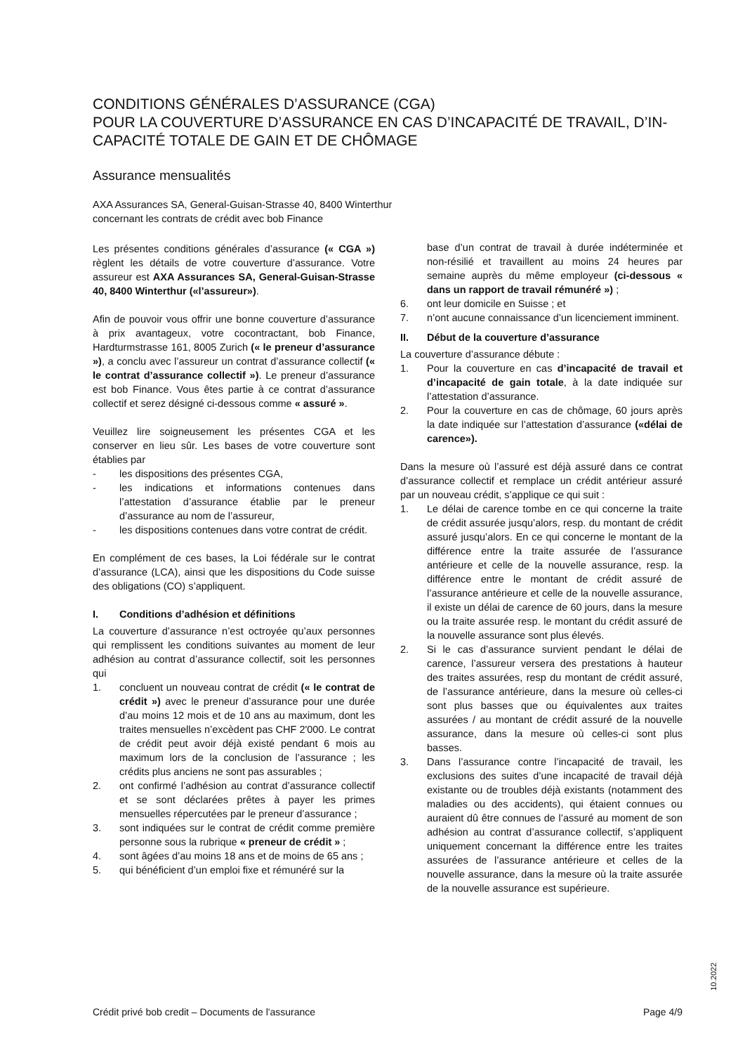CONDITIONS GÉNÉRALES D’ASSURANCE (CGA)
POUR LA COUVERTURE D’ASSURANCE EN CAS D’INCAPACITÉ DE TRAVAIL, D’IN-CAPACITÉ TOTALE DE GAIN ET DE CHÔMAGE
Assurance mensualités
AXA Assurances SA, General-Guisan-Strasse 40, 8400 Winterthur
concernant les contrats de crédit avec bob Finance
Les présentes conditions générales d’assurance (« CGA ») règlent les détails de votre couverture d’assurance. Votre assureur est AXA Assurances SA, General-Guisan-Strasse 40, 8400 Winterthur («l’assureur»).
Afin de pouvoir vous offrir une bonne couverture d’assurance à prix avantageux, votre cocontractant, bob Finance, Hardturmstrasse 161, 8005 Zurich (« le preneur d’assurance »), a conclu avec l’assureur un contrat d’assurance collectif (« le contrat d’assurance collectif »). Le preneur d’assurance est bob Finance. Vous êtes partie à ce contrat d’assurance collectif et serez désigné ci-dessous comme « assuré ».
Veuillez lire soigneusement les présentes CGA et les conserver en lieu sûr. Les bases de votre couverture sont établies par
- les dispositions des présentes CGA,
- les indications et informations contenues dans l’attestation d’assurance établie par le preneur d’assurance au nom de l’assureur,
- les dispositions contenues dans votre contrat de crédit.
En complément de ces bases, la Loi fédérale sur le contrat d’assurance (LCA), ainsi que les dispositions du Code suisse des obligations (CO) s’appliquent.
I. Conditions d’adhésion et définitions
La couverture d’assurance n’est octroyée qu’aux personnes qui remplissent les conditions suivantes au moment de leur adhésion au contrat d’assurance collectif, soit les personnes qui
1. concluent un nouveau contrat de crédit (« le contrat de crédit ») avec le preneur d’assurance pour une durée d’au moins 12 mois et de 10 ans au maximum, dont les traites mensuelles n’excèdent pas CHF 2'000. Le contrat de crédit peut avoir déjà existé pendant 6 mois au maximum lors de la conclusion de l’assurance ; les crédits plus anciens ne sont pas assurables ;
2. ont confirmé l’adhésion au contrat d’assurance collectif et se sont déclarées prêtes à payer les primes mensuelles répercutées par le preneur d’assurance ;
3. sont indiquées sur le contrat de crédit comme première personne sous la rubrique « preneur de crédit » ;
4. sont âgées d’au moins 18 ans et de moins de 65 ans ;
5. qui bénéficient d’un emploi fixe et rémunéré sur la
base d’un contrat de travail à durée indéterminée et non-résilié et travaillent au moins 24 heures par semaine auprès du même employeur (ci-dessous « dans un rapport de travail rémunéré ») ;
6. ont leur domicile en Suisse ; et
7. n’ont aucune connaissance d’un licenciement imminent.
II. Début de la couverture d’assurance
La couverture d’assurance débute :
1. Pour la couverture en cas d’incapacité de travail et d’incapacité de gain totale, à la date indiquée sur l’attestation d’assurance.
2. Pour la couverture en cas de chômage, 60 jours après la date indiquée sur l’attestation d’assurance («délai de carence»).
Dans la mesure où l’assuré est déjà assuré dans ce contrat d’assurance collectif et remplace un crédit antérieur assuré par un nouveau crédit, s’applique ce qui suit :
1. Le délai de carence tombe en ce qui concerne la traite de crédit assurée jusqu’alors, resp. du montant de crédit assuré jusqu’alors. En ce qui concerne le montant de la différence entre la traite assurée de l’assurance antérieure et celle de la nouvelle assurance, resp. la différence entre le montant de crédit assuré de l’assurance antérieure et celle de la nouvelle assurance, il existe un délai de carence de 60 jours, dans la mesure ou la traite assurée resp. le montant du crédit assuré de la nouvelle assurance sont plus élevés.
2. Si le cas d’assurance survient pendant le délai de carence, l’assureur versera des prestations à hauteur des traites assurées, resp du montant de crédit assuré, de l’assurance antérieure, dans la mesure où celles-ci sont plus basses que ou équivalentes aux traites assurées / au montant de crédit assuré de la nouvelle assurance, dans la mesure où celles-ci sont plus basses.
3. Dans l’assurance contre l’incapacité de travail, les exclusions des suites d’une incapacité de travail déjà existante ou de troubles déjà existants (notamment des maladies ou des accidents), qui étaient connues ou auraient dû être connues de l’assuré au moment de son adhésion au contrat d’assurance collectif, s’appliquent uniquement concernant la différence entre les traites assurées de l’assurance antérieure et celles de la nouvelle assurance, dans la mesure où la traite assurée de la nouvelle assurance est supérieure.
10.2022
Crédit privé bob credit – Documents de l'assurance Page 4/9